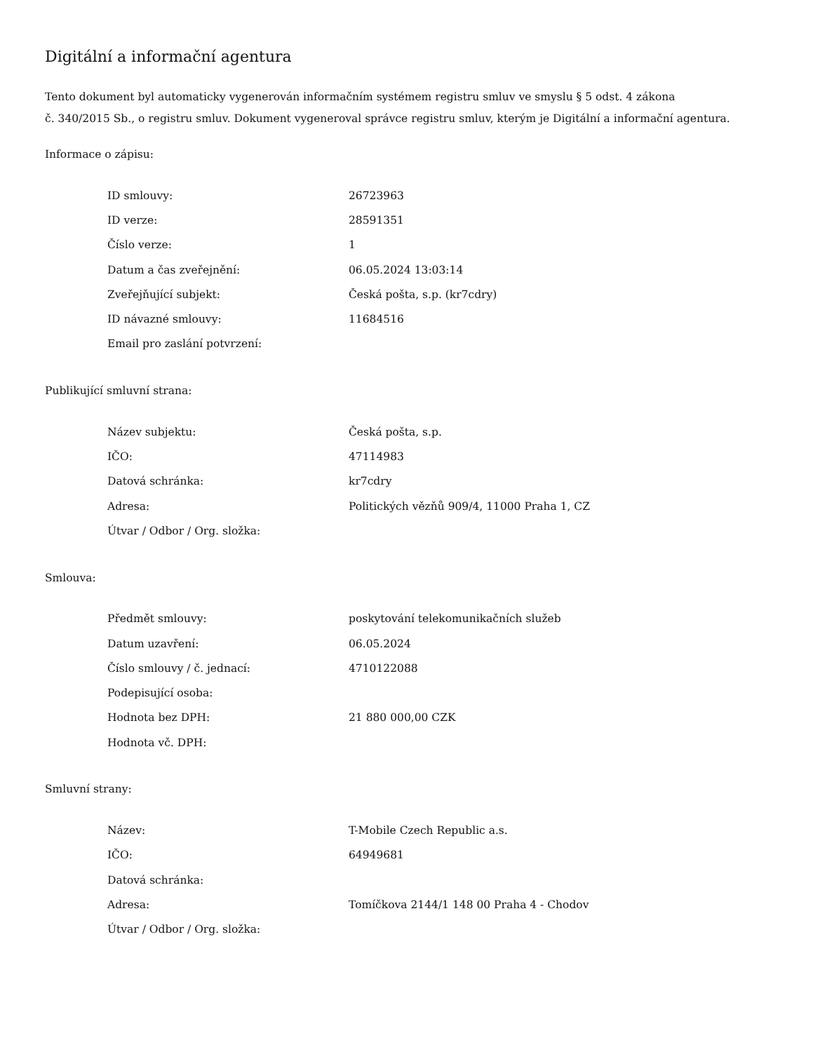Digitální a informační agentura
Tento dokument byl automaticky vygenerován informačním systémem registru smluv ve smyslu § 5 odst. 4 zákona
č. 340/2015 Sb., o registru smluv. Dokument vygeneroval správce registru smluv, kterým je Digitální a informační agentura.
Informace o zápisu:
| ID smlouvy: | 26723963 |
| ID verze: | 28591351 |
| Číslo verze: | 1 |
| Datum a čas zveřejnění: | 06.05.2024 13:03:14 |
| Zveřejňující subjekt: | Česká pošta, s.p. (kr7cdry) |
| ID návazné smlouvy: | 11684516 |
| Email pro zaslání potvrzení: | |
Publikující smluvní strana:
| Název subjektu: | Česká pošta, s.p. |
| IČO: | 47114983 |
| Datová schránka: | kr7cdry |
| Adresa: | Politických vězňů 909/4, 11000 Praha 1, CZ |
| Útvar / Odbor / Org. složka: | |
Smlouva:
| Předmět smlouvy: | poskytování telekomunikačních služeb |
| Datum uzavření: | 06.05.2024 |
| Číslo smlouvy / č. jednací: | 4710122088 |
| Podepisující osoba: | |
| Hodnota bez DPH: | 21 880 000,00 CZK |
| Hodnota vč. DPH: | |
Smluvní strany:
| Název: | T-Mobile Czech Republic a.s. |
| IČO: | 64949681 |
| Datová schránka: | |
| Adresa: | Tomíčkova 2144/1 148 00 Praha 4 - Chodov |
| Útvar / Odbor / Org. složka: | |